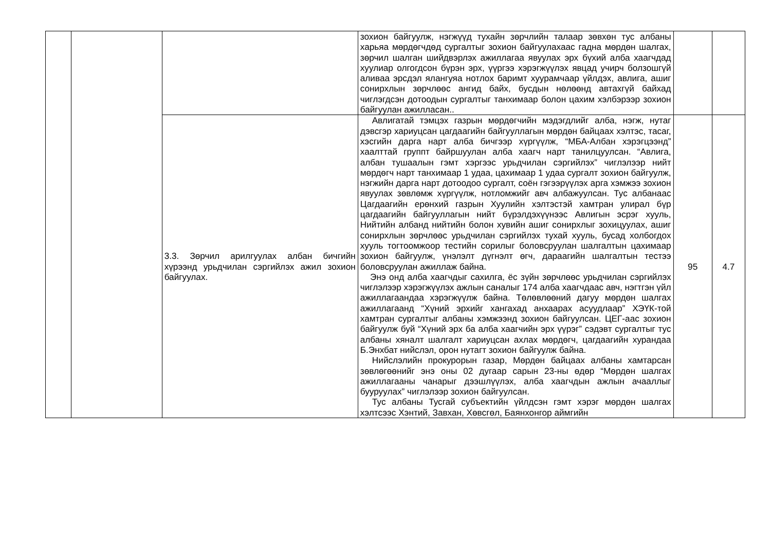| | | | зохион байгуулж, нэгжүүд тухайн зөрчлийн талаар зөвхөн тус албаны харьяа мөрдөгчдөд сургалтыг зохион байгуулахаас гадна мөрдөн шалгах, зөрчил шалган шийдвэрлэх ажиллагаа явуулах эрх бүхий алба хаагчдад хуулиар олгогдсон бүрэн эрх, үүргээ хэрэгжүүлэх явцад учирч болзошгүй аливаа эрсдэл ялангуяа нотлох баримт хуурамчаар үйлдэх, авлига, ашиг сонирхлын зөрчлөөс ангид байх, бусдын нөлөөнд автахгүй байхад чиглэгдсэн дотоодын сургалтыг танхимаар болон цахим хэлбэрээр зохион байгуулан ажилласан.. | | |
| | | 3.3. Зөрчил арилгуулах албан бичгийн хүрээнд урьдчилан сэргийлэх ажил зохион байгуулах. | Авлигатай тэмцэх газрын мөрдөгчийн мэдэгдлийг алба, нэгж, нутаг дэвсгэр хариуцсан цагдаагийн байгууллагын мөрдөн байцаах хэлтэс, тасаг, хэсгийн дарга нарт алба бичгээр хүргүүлж, “МБА-Албан хэрэгцээнд” хаалттай группт байршуулан алба хаагч нарт танилцуулсан. “Авлига, албан тушаалын гэмт хэргээс урьдчилан сэргийлэх” чиглэлээр нийт мөрдөгч нарт танхимаар 1 удаа, цахимаар 1 удаа сургалт зохион байгуулж, нэгжийн дарга нарт дотоодоо сургалт, соён гэгээрүүлэх арга хэмжээ зохион явуулах зөвлөмж хүргүүлж, нотломжийг авч албажуулсан. Тус албанаас Цагдаагийн ерөнхий газрын Хуулийн хэлтэстэй хамтран улирал бүр цагдаагийн байгууллагын нийт бүрэлдэхүүнээс Авлигын эсрэг хууль, Нийтийн албанд нийтийн болон хувийн ашиг сонирхлыг зохицуулах, ашиг сонирхлын зөрчлөөс урьдчилан сэргийлэх тухай хууль, бусад холбогдох хууль тогтоомжоор тестийн сорилыг боловсруулан шалгалтын цахимаар зохион байгуулж, үнэлэлт дүгнэлт өгч, дараагийн шалгалтын тестээ боловсруулан ажиллаж байна. Энэ онд алба хаагчдыг сахилга, ёс зүйн зөрчлөөс урьдчилан сэргийлэх чиглэлээр хэрэгжүүлэх ажлын саналыг 174 алба хаагчдаас авч, нэгтгэн үйл ажиллагаандаа хэрэгжүүлж байна. Төлөвлөөний дагуу мөрдөн шалгах ажиллагаанд “Хүний эрхийг хангахад анхаарах асуудлаар” ХЭҮК-той хамтран сургалтыг албаны хэмжээнд зохион байгуулсан. ЦЕГ-аас зохион байгуулж буй “Хүний эрх ба алба хаагчийн эрх үүрэг” сэдэвт сургалтыг тус албаны хяналт шалгалт хариуцсан ахлах мөрдөгч, цагдаагийн хурандаа Б.Энхбат нийслэл, орон нутагт зохион байгуулж байна. Нийслэлийн прокурорын газар, Мөрдөн байцаах албаны хамтарсан зөвлөгөөнийг энэ оны 02 дугаар сарын 23-ны өдөр “Мөрдөн шалгах ажиллагааны чанарыг дээшлүүлэх, алба хаагчдын ажлын ачааллыг бууруулах” чиглэлээр зохион байгуулсан. Тус албаны Тусгай субъектийн үйлдсэн гэмт хэрэг мөрдөн шалгах хэлтсээс Хэнтий, Завхан, Хөвсгөл, Баянхонгор аймгийн | 95 | 4.7 |